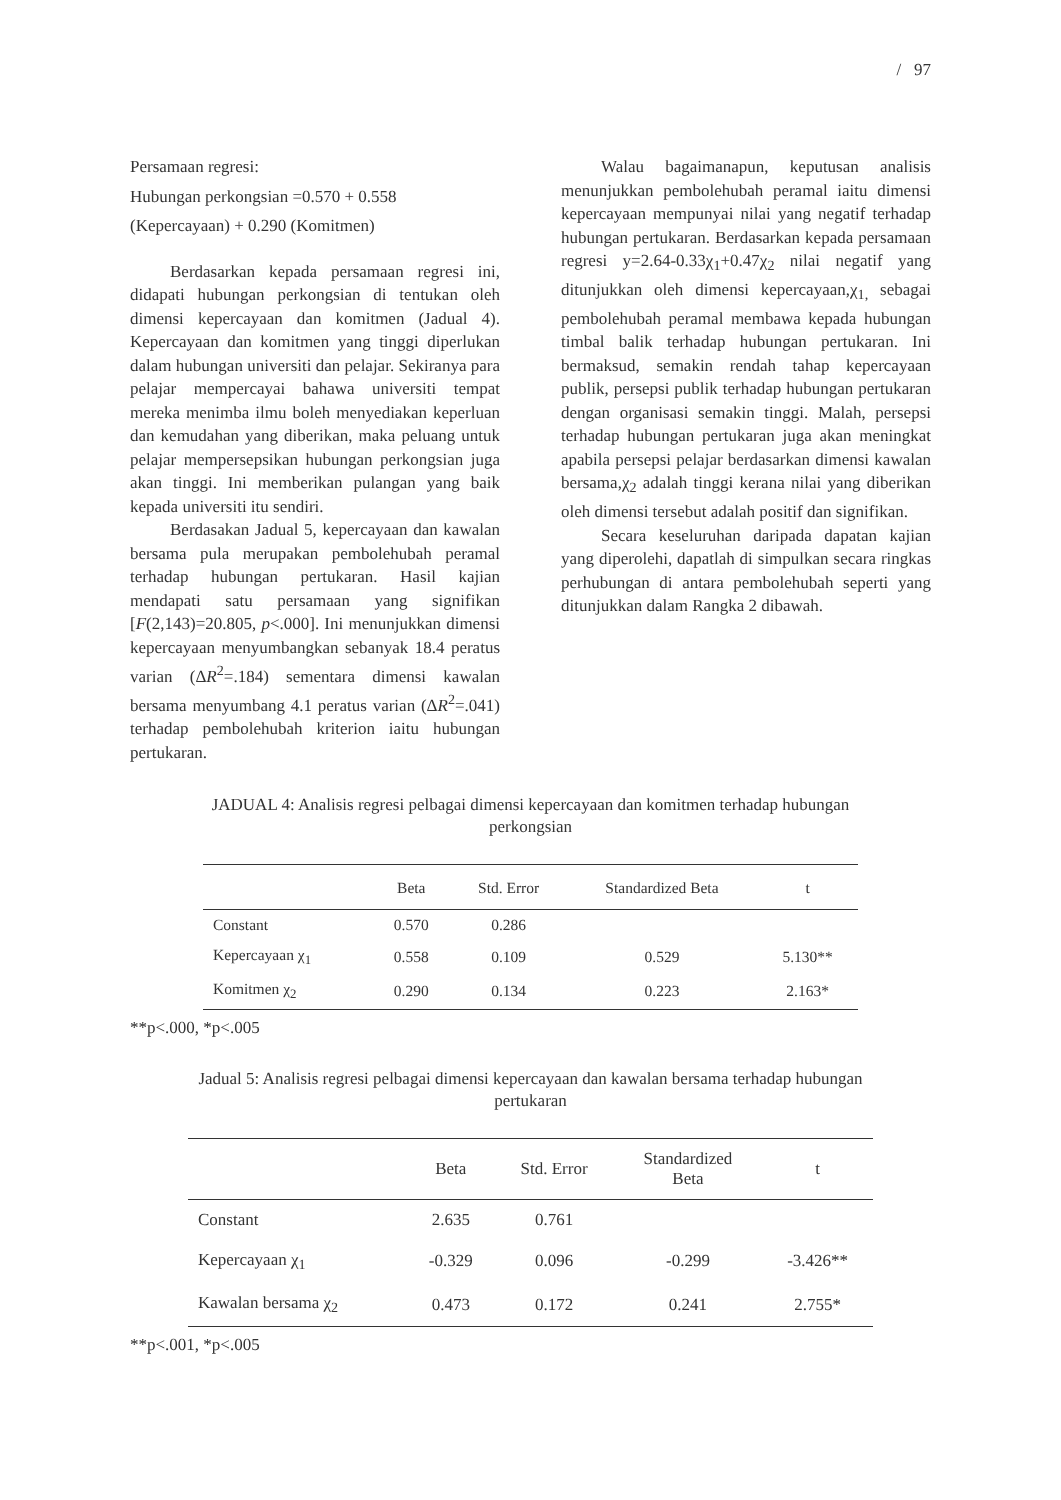/ 97
Persamaan regresi:
Hubungan perkongsian =0.570 + 0.558
(Kepercayaan) + 0.290 (Komitmen)
Berdasarkan kepada persamaan regresi ini, didapati hubungan perkongsian di tentukan oleh dimensi kepercayaan dan komitmen (Jadual 4). Kepercayaan dan komitmen yang tinggi diperlukan dalam hubungan universiti dan pelajar. Sekiranya para pelajar mempercayai bahawa universiti tempat mereka menimba ilmu boleh menyediakan keperluan dan kemudahan yang diberikan, maka peluang untuk pelajar mempersepsikan hubungan perkongsian juga akan tinggi. Ini memberikan pulangan yang baik kepada universiti itu sendiri.
Berdasakan Jadual 5, kepercayaan dan kawalan bersama pula merupakan pembolehubah peramal terhadap hubungan pertukaran. Hasil kajian mendapati satu persamaan yang signifikan [F(2,143)=20.805, p<.000]. Ini menunjukkan dimensi kepercayaan menyumbangkan sebanyak 18.4 peratus varian (ΔR<sup>2</sup>=.184) sementara dimensi kawalan bersama menyumbang 4.1 peratus varian (ΔR<sup>2</sup>=.041) terhadap pembolehubah kriterion iaitu hubungan pertukaran.
Walau bagaimanapun, keputusan analisis menunjukkan pembolehubah peramal iaitu dimensi kepercayaan mempunyai nilai yang negatif terhadap hubungan pertukaran. Berdasarkan kepada persamaan regresi y=2.64-0.33χ<sub>1</sub>+0.47χ<sub>2</sub> nilai negatif yang ditunjukkan oleh dimensi kepercayaan,χ<sub>1,</sub> sebagai pembolehubah peramal membawa kepada hubungan timbal balik terhadap hubungan pertukaran. Ini bermaksud, semakin rendah tahap kepercayaan publik, persepsi publik terhadap hubungan pertukaran dengan organisasi semakin tinggi. Malah, persepsi terhadap hubungan pertukaran juga akan meningkat apabila persepsi pelajar berdasarkan dimensi kawalan bersama,χ<sub>2</sub> adalah tinggi kerana nilai yang diberikan oleh dimensi tersebut adalah positif dan signifikan.
Secara keseluruhan daripada dapatan kajian yang diperolehi, dapatlah di simpulkan secara ringkas perhubungan di antara pembolehubah seperti yang ditunjukkan dalam Rangka 2 dibawah.
JADUAL 4: Analisis regresi pelbagai dimensi kepercayaan dan komitmen terhadap hubungan
perkongsian
| | Beta | Std. Error | Standardized Beta | t |
| --- | --- | --- | --- | --- |
| Constant | 0.570 | 0.286 | | |
| Kepercayaan χ<sub>1</sub> | 0.558 | 0.109 | 0.529 | 5.130** |
| Komitmen χ<sub>2</sub> | 0.290 | 0.134 | 0.223 | 2.163* |
**p<.000, *p<.005
Jadual 5: Analisis regresi pelbagai dimensi kepercayaan dan kawalan bersama terhadap hubungan
pertukaran
| | Beta | Std. Error | Standardized Beta | t |
| --- | --- | --- | --- | --- |
| Constant | 2.635 | 0.761 | | |
| Kepercayaan χ<sub>1</sub> | -0.329 | 0.096 | -0.299 | -3.426** |
| Kawalan bersama χ<sub>2</sub> | 0.473 | 0.172 | 0.241 | 2.755* |
**p<.001, *p<.005